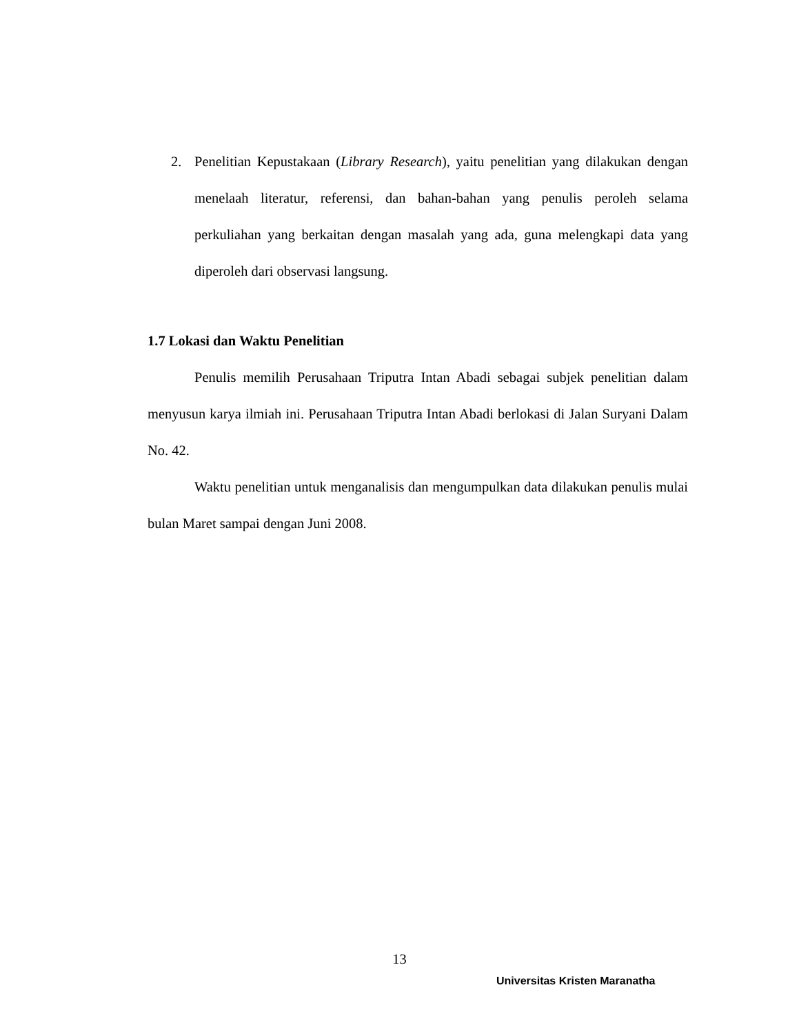2. Penelitian Kepustakaan (Library Research), yaitu penelitian yang dilakukan dengan menelaah literatur, referensi, dan bahan-bahan yang penulis peroleh selama perkuliahan yang berkaitan dengan masalah yang ada, guna melengkapi data yang diperoleh dari observasi langsung.
1.7 Lokasi dan Waktu Penelitian
Penulis memilih Perusahaan Triputra Intan Abadi sebagai subjek penelitian dalam menyusun karya ilmiah ini. Perusahaan Triputra Intan Abadi berlokasi di Jalan Suryani Dalam No. 42.
Waktu penelitian untuk menganalisis dan mengumpulkan data dilakukan penulis mulai bulan Maret sampai dengan Juni 2008.
13
Universitas Kristen Maranatha